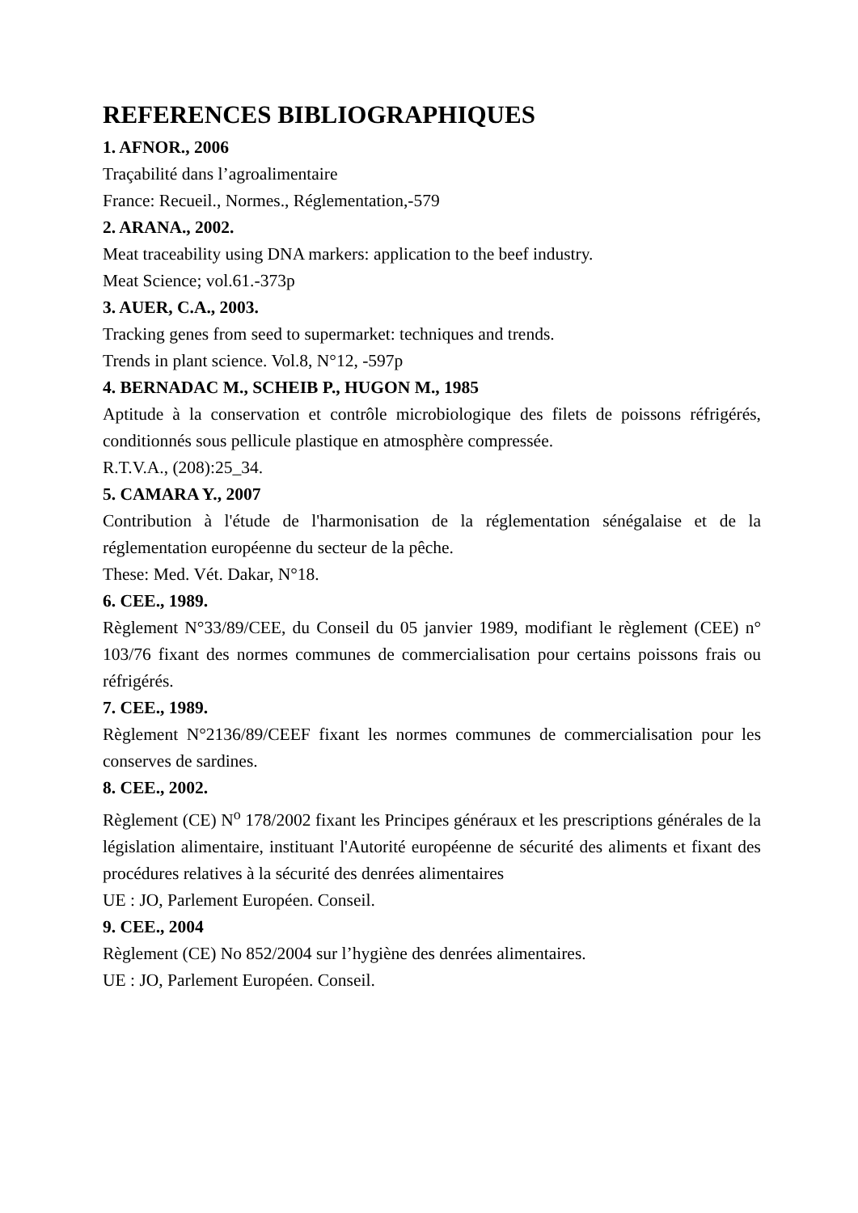REFERENCES BIBLIOGRAPHIQUES
1. AFNOR., 2006
Traçabilité dans l’agroalimentaire
France: Recueil., Normes., Réglementation,-579
2. ARANA., 2002.
Meat traceability using DNA markers: application to the beef industry.
Meat Science; vol.61.-373p
3. AUER, C.A., 2003.
Tracking genes from seed to supermarket: techniques and trends.
Trends in plant science. Vol.8, N°12, -597p
4. BERNADAC M., SCHEIB P., HUGON M., 1985
Aptitude à la conservation et contrôle microbiologique des filets de poissons réfrigérés, conditionnés sous pellicule plastique en atmosphère compressée.
R.T.V.A., (208):25_34.
5. CAMARA Y., 2007
Contribution à l'étude de l'harmonisation de la réglementation sénégalaise et de la réglementation européenne du secteur de la pêche.
These: Med. Vét. Dakar, N°18.
6. CEE., 1989.
Règlement N°33/89/CEE, du Conseil du 05 janvier 1989, modifiant le règlement (CEE) n° 103/76 fixant des normes communes de commercialisation pour certains poissons frais ou réfrigérés.
7. CEE., 1989.
Règlement N°2136/89/CEEF fixant les normes communes de commercialisation pour les conserves de sardines.
8. CEE., 2002.
Règlement (CE) N<sup>o</sup> 178/2002 fixant les Principes généraux et les prescriptions générales de la législation alimentaire, instituant l'Autorité européenne de sécurité des aliments et fixant des procédures relatives à la sécurité des denrées alimentaires
UE : JO, Parlement Européen. Conseil.
9. CEE., 2004
Règlement (CE) No 852/2004 sur l’hygiène des denrées alimentaires.
UE : JO, Parlement Européen. Conseil.